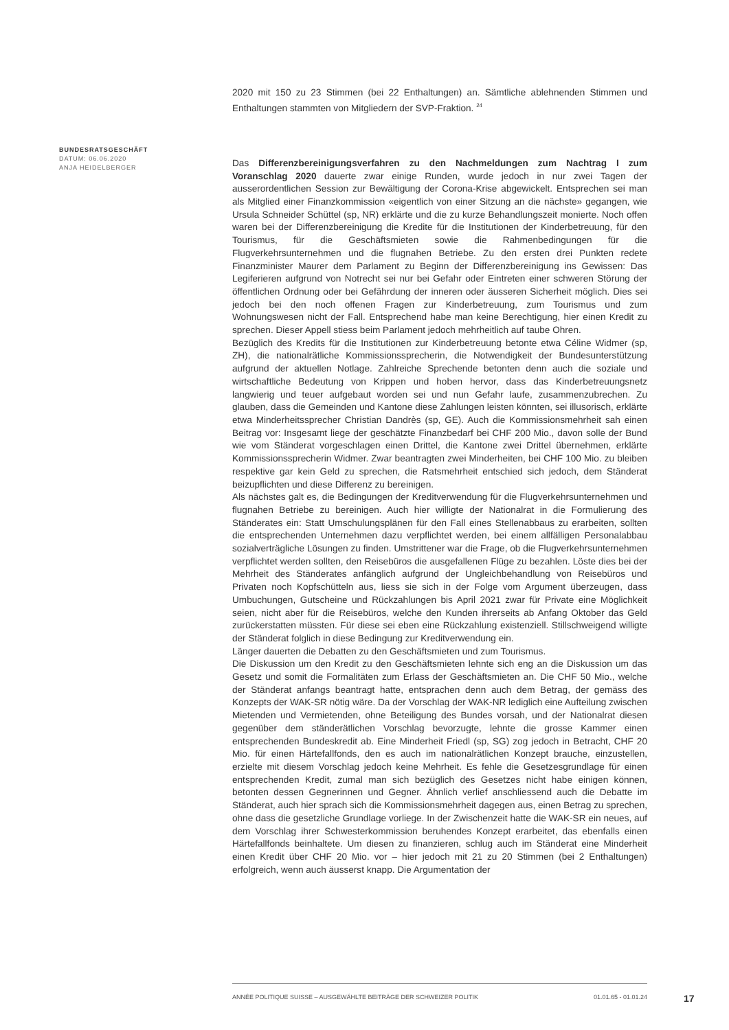2020 mit 150 zu 23 Stimmen (bei 22 Enthaltungen) an. Sämtliche ablehnenden Stimmen und Enthaltungen stammten von Mitgliedern der SVP-Fraktion. <sup>24</sup>
Das Differenzbereinigungsverfahren zu den Nachmeldungen zum Nachtrag I zum Voranschlag 2020 dauerte zwar einige Runden, wurde jedoch in nur zwei Tagen der ausserordentlichen Session zur Bewältigung der Corona-Krise abgewickelt. Entsprechen sei man als Mitglied einer Finanzkommission «eigentlich von einer Sitzung an die nächste» gegangen, wie Ursula Schneider Schüttel (sp, NR) erklärte und die zu kurze Behandlungszeit monierte. Noch offen waren bei der Differenzbereinigung die Kredite für die Institutionen der Kinderbetreuung, für den Tourismus, für die Geschäftsmieten sowie die Rahmenbedingungen für die Flugverkehrsunternehmen und die flugnahen Betriebe. Zu den ersten drei Punkten redete Finanzminister Maurer dem Parlament zu Beginn der Differenzbereinigung ins Gewissen: Das Legiferieren aufgrund von Notrecht sei nur bei Gefahr oder Eintreten einer schweren Störung der öffentlichen Ordnung oder bei Gefährdung der inneren oder äusseren Sicherheit möglich. Dies sei jedoch bei den noch offenen Fragen zur Kinderbetreuung, zum Tourismus und zum Wohnungswesen nicht der Fall. Entsprechend habe man keine Berechtigung, hier einen Kredit zu sprechen. Dieser Appell stiess beim Parlament jedoch mehrheitlich auf taube Ohren.
Bezüglich des Kredits für die Institutionen zur Kinderbetreuung betonte etwa Céline Widmer (sp, ZH), die nationalrätliche Kommissionssprecherin, die Notwendigkeit der Bundesunterstützung aufgrund der aktuellen Notlage. Zahlreiche Sprechende betonten denn auch die soziale und wirtschaftliche Bedeutung von Krippen und hoben hervor, dass das Kinderbetreuungsnetz langwierig und teuer aufgebaut worden sei und nun Gefahr laufe, zusammenzubrechen. Zu glauben, dass die Gemeinden und Kantone diese Zahlungen leisten könnten, sei illusorisch, erklärte etwa Minderheitssprecher Christian Dandrès (sp, GE). Auch die Kommissionsmehrheit sah einen Beitrag vor: Insgesamt liege der geschätzte Finanzbedarf bei CHF 200 Mio., davon solle der Bund wie vom Ständerat vorgeschlagen einen Drittel, die Kantone zwei Drittel übernehmen, erklärte Kommissionssprecherin Widmer. Zwar beantragten zwei Minderheiten, bei CHF 100 Mio. zu bleiben respektive gar kein Geld zu sprechen, die Ratsmehrheit entschied sich jedoch, dem Ständerat beizupflichten und diese Differenz zu bereinigen.
Als nächstes galt es, die Bedingungen der Kreditverwendung für die Flugverkehrsunternehmen und flugnahen Betriebe zu bereinigen. Auch hier willigte der Nationalrat in die Formulierung des Ständerates ein: Statt Umschulungsplänen für den Fall eines Stellenabbaus zu erarbeiten, sollten die entsprechenden Unternehmen dazu verpflichtet werden, bei einem allfälligen Personalabbau sozialverträgliche Lösungen zu finden. Umstrittener war die Frage, ob die Flugverkehrsunternehmen verpflichtet werden sollten, den Reisebüros die ausgefallenen Flüge zu bezahlen. Löste dies bei der Mehrheit des Ständerates anfänglich aufgrund der Ungleichbehandlung von Reisebüros und Privaten noch Kopfschütteln aus, liess sie sich in der Folge vom Argument überzeugen, dass Umbuchungen, Gutscheine und Rückzahlungen bis April 2021 zwar für Private eine Möglichkeit seien, nicht aber für die Reisebüros, welche den Kunden ihrerseits ab Anfang Oktober das Geld zurückerstatten müssten. Für diese sei eben eine Rückzahlung existenziell. Stillschweigend willigte der Ständerat folglich in diese Bedingung zur Kreditverwendung ein.
Länger dauerten die Debatten zu den Geschäftsmieten und zum Tourismus.
Die Diskussion um den Kredit zu den Geschäftsmieten lehnte sich eng an die Diskussion um das Gesetz und somit die Formalitäten zum Erlass der Geschäftsmieten an. Die CHF 50 Mio., welche der Ständerat anfangs beantragt hatte, entsprachen denn auch dem Betrag, der gemäss des Konzepts der WAK-SR nötig wäre. Da der Vorschlag der WAK-NR lediglich eine Aufteilung zwischen Mietenden und Vermietenden, ohne Beteiligung des Bundes vorsah, und der Nationalrat diesen gegenüber dem ständerätlichen Vorschlag bevorzugte, lehnte die grosse Kammer einen entsprechenden Bundeskredit ab. Eine Minderheit Friedl (sp, SG) zog jedoch in Betracht, CHF 20 Mio. für einen Härtefallfonds, den es auch im nationalrätlichen Konzept brauche, einzustellen, erzielte mit diesem Vorschlag jedoch keine Mehrheit. Es fehle die Gesetzesgrundlage für einen entsprechenden Kredit, zumal man sich bezüglich des Gesetzes nicht habe einigen können, betonten dessen Gegnerinnen und Gegner. Ähnlich verlief anschliessend auch die Debatte im Ständerat, auch hier sprach sich die Kommissionsmehrheit dagegen aus, einen Betrag zu sprechen, ohne dass die gesetzliche Grundlage vorliege. In der Zwischenzeit hatte die WAK-SR ein neues, auf dem Vorschlag ihrer Schwesterkommission beruhendes Konzept erarbeitet, das ebenfalls einen Härtefallfonds beinhaltete. Um diesen zu finanzieren, schlug auch im Ständerat eine Minderheit einen Kredit über CHF 20 Mio. vor – hier jedoch mit 21 zu 20 Stimmen (bei 2 Enthaltungen) erfolgreich, wenn auch äusserst knapp. Die Argumentation der
BUNDESRATSGESCHÄFT
DATUM: 06.06.2020
ANJA HEIDELBERGER
ANNÉE POLITIQUE SUISSE – AUSGEWÄHLTE BEITRÄGE DER SCHWEIZER POLITIK 01.01.65 - 01.01.24
17